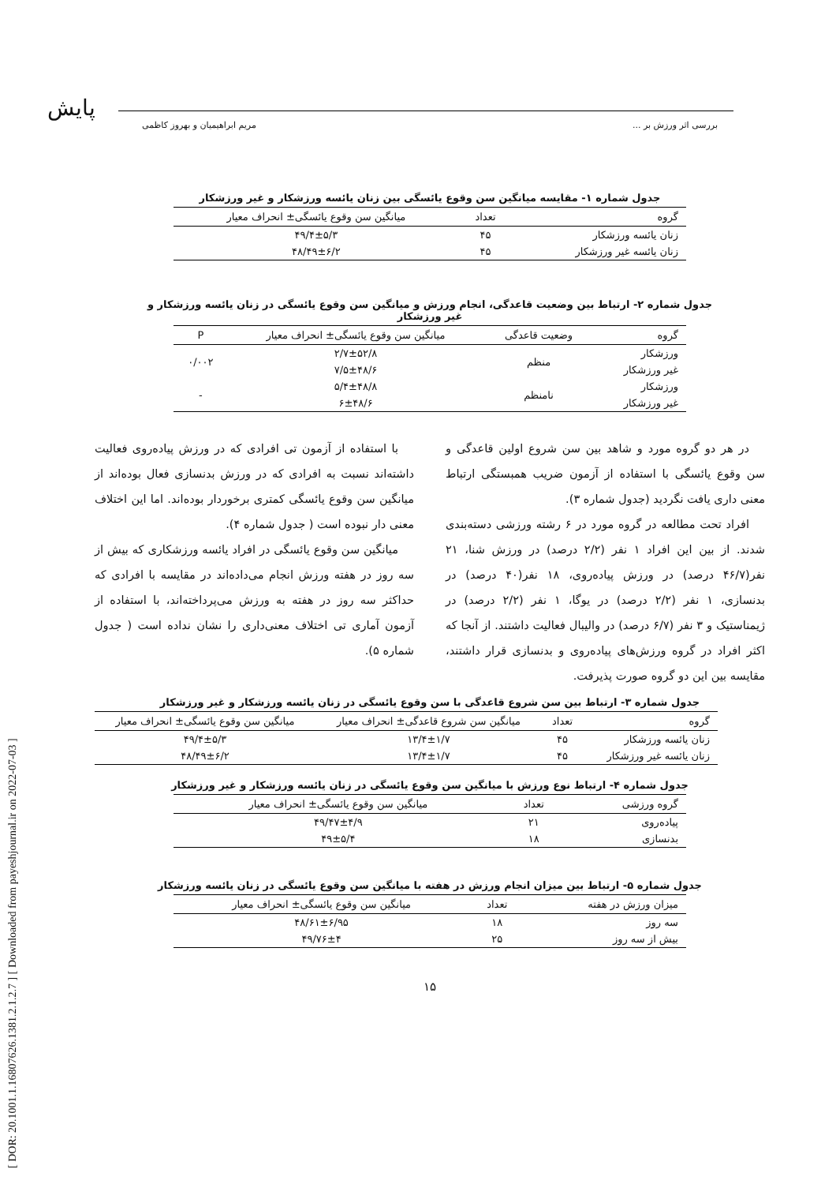پایش
[ DOR: 20.1001.1.16807626.1381.2.1.2.7 ] [ Downloaded from payeshjournal.ir on 2022-07-03 ]
بررسی اثر ورزش بر ... مریم ابراهیمیان و بهروز کاظمی
جدول شماره ۱- مقایسه میانگین سن وقوع یائسگی بین زنان یائسه ورزشکار و غیر ورزشکار
| گروه | تعداد | میانگین سن وقوع یائسگی± انحراف معیار |
| --- | --- | --- |
| زنان یائسه ورزشکار | ۴۵ | ۴۹/۴±۵/۳ |
| زنان یائسه غیر ورزشکار | ۴۵ | ۴۸/۴۹±۶/۲ |
جدول شماره ۲- ارتباط بین وضعیت قاعدگی، انجام ورزش و میانگین سن وقوع یائسگی در زنان یائسه ورزشکار و غیر ورزشکار
| گروه | وضعیت قاعدگی | میانگین سن وقوع یائسگی± انحراف معیار | P |
| --- | --- | --- | --- |
| ورزشکار | منظم | ۲/۷±۵۲/۸ | ۰/۰۰۲ |
| غیر ورزشکار | | ۷/۵±۴۸/۶ | |
| ورزشکار | نامنظم | ۵/۴±۴۸/۸ | - |
| غیر ورزشکار | | ۶±۴۸/۶ | |
در هر دو گروه مورد و شاهد بین سن شروع اولین قاعدگی و سن وقوع یائسگی با استفاده از آزمون ضریب همبستگی ارتباط معنی داری یافت نگردید (جدول شماره ۳).
افراد تحت مطالعه در گروه مورد در ۶ رشته ورزشی دسته‌بندی شدند. از بین این افراد ۱ نفر (۲/۲ درصد) در ورزش شنا، ۲۱ نفر(۴۶/۷ درصد) در ورزش پیاده‌روی، ۱۸ نفر(۴۰ درصد) در بدنسازی، ۱ نفر (۲/۲ درصد) در یوگا، ۱ نفر (۲/۲ درصد) در ژیمناستیک و ۳ نفر (۶/۷ درصد) در والیبال فعالیت داشتند. از آنجا که اکثر افراد در گروه ورزش‌های پیاده‌روی و بدنسازی قرار داشتند، مقایسه بین این دو گروه صورت پذیرفت.
با استفاده از آزمون تی افرادی که در ورزش پیاده‌روی فعالیت داشته‌اند نسبت به افرادی که در ورزش بدنسازی فعال بوده‌اند از میانگین سن وقوع یائسگی کمتری برخوردار بوده‌اند. اما این اختلاف معنی دار نبوده است ( جدول شماره ۴).
میانگین سن وقوع یائسگی در افراد یائسه ورزشکاری که بیش از سه روز در هفته ورزش انجام می‌داده‌اند در مقایسه با افرادی که حداکثر سه روز در هفته به ورزش می‌پرداخته‌اند، با استفاده از آزمون آماری تی اختلاف معنی‌داری را نشان نداده است ( جدول شماره ۵).
جدول شماره ۳- ارتباط بین سن شروع قاعدگی با سن وقوع یائسگی در زنان یائسه ورزشکار و غیر ورزشکار
| گروه | تعداد | میانگین سن شروع قاعدگی± انحراف معیار | میانگین سن وقوع یائسگی± انحراف معیار |
| --- | --- | --- | --- |
| زنان یائسه ورزشکار | ۴۵ | ۱۳/۴±۱/۷ | ۴۹/۴±۵/۳ |
| زنان یائسه غیر ورزشکار | ۴۵ | ۱۳/۴±۱/۷ | ۴۸/۴۹±۶/۲ |
جدول شماره ۴- ارتباط نوع ورزش با میانگین سن وقوع یائسگی در زنان یائسه ورزشکار و غیر ورزشکار
| گروه ورزشی | تعداد | میانگین سن وقوع یائسگی± انحراف معیار |
| --- | --- | --- |
| پیاده‌روی | ۲۱ | ۴۹/۴۷±۴/۹ |
| بدنسازی | ۱۸ | ۴۹±۵/۴ |
جدول شماره ۵- ارتباط بین میزان انجام ورزش در هفته با میانگین سن وقوع یائسگی در زنان یائسه ورزشکار
| میزان ورزش در هفته | تعداد | میانگین سن وقوع یائسگی± انحراف معیار |
| --- | --- | --- |
| سه روز | ۱۸ | ۴۸/۶۱±۶/۹۵ |
| بیش از سه روز | ۲۵ | ۴۹/۷۶±۴ |
۱۵